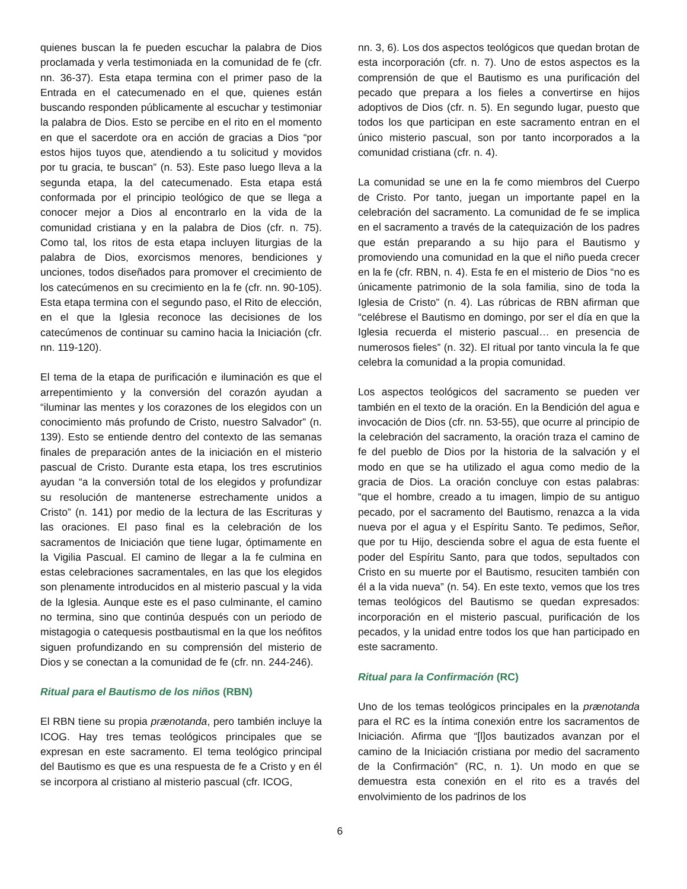quienes buscan la fe pueden escuchar la palabra de Dios proclamada y verla testimoniada en la comunidad de fe (cfr. nn. 36-37). Esta etapa termina con el primer paso de la Entrada en el catecumenado en el que, quienes están buscando responden públicamente al escuchar y testimoniar la palabra de Dios. Esto se percibe en el rito en el momento en que el sacerdote ora en acción de gracias a Dios “por estos hijos tuyos que, atendiendo a tu solicitud y movidos por tu gracia, te buscan” (n. 53). Este paso luego lleva a la segunda etapa, la del catecumenado. Esta etapa está conformada por el principio teológico de que se llega a conocer mejor a Dios al encontrarlo en la vida de la comunidad cristiana y en la palabra de Dios (cfr. n. 75). Como tal, los ritos de esta etapa incluyen liturgias de la palabra de Dios, exorcismos menores, bendiciones y unciones, todos diseñados para promover el crecimiento de los catecúmenos en su crecimiento en la fe (cfr. nn. 90-105). Esta etapa termina con el segundo paso, el Rito de elección, en el que la Iglesia reconoce las decisiones de los catecúmenos de continuar su camino hacia la Iniciación (cfr. nn. 119-120).
El tema de la etapa de purificación e iluminación es que el arrepentimiento y la conversión del corazón ayudan a “iluminar las mentes y los corazones de los elegidos con un conocimiento más profundo de Cristo, nuestro Salvador” (n. 139). Esto se entiende dentro del contexto de las semanas finales de preparación antes de la iniciación en el misterio pascual de Cristo. Durante esta etapa, los tres escrutinios ayudan “a la conversión total de los elegidos y profundizar su resolución de mantenerse estrechamente unidos a Cristo” (n. 141) por medio de la lectura de las Escrituras y las oraciones. El paso final es la celebración de los sacramentos de Iniciación que tiene lugar, óptimamente en la Vigilia Pascual. El camino de llegar a la fe culmina en estas celebraciones sacramentales, en las que los elegidos son plenamente introducidos en al misterio pascual y la vida de la Iglesia. Aunque este es el paso culminante, el camino no termina, sino que continúa después con un periodo de mistagogia o catequesis postbautismal en la que los neófitos siguen profundizando en su comprensión del misterio de Dios y se conectan a la comunidad de fe (cfr. nn. 244-246).
Ritual para el Bautismo de los niños (RBN)
El RBN tiene su propia prænotanda, pero también incluye la ICOG. Hay tres temas teológicos principales que se expresan en este sacramento. El tema teológico principal del Bautismo es que es una respuesta de fe a Cristo y en él se incorpora al cristiano al misterio pascual (cfr. ICOG,
nn. 3, 6). Los dos aspectos teológicos que quedan brotan de esta incorporación (cfr. n. 7). Uno de estos aspectos es la comprensión de que el Bautismo es una purificación del pecado que prepara a los fieles a convertirse en hijos adoptivos de Dios (cfr. n. 5). En segundo lugar, puesto que todos los que participan en este sacramento entran en el único misterio pascual, son por tanto incorporados a la comunidad cristiana (cfr. n. 4).
La comunidad se une en la fe como miembros del Cuerpo de Cristo. Por tanto, juegan un importante papel en la celebración del sacramento. La comunidad de fe se implica en el sacramento a través de la catequización de los padres que están preparando a su hijo para el Bautismo y promoviendo una comunidad en la que el niño pueda crecer en la fe (cfr. RBN, n. 4). Esta fe en el misterio de Dios “no es únicamente patrimonio de la sola familia, sino de toda la Iglesia de Cristo” (n. 4). Las rúbricas de RBN afirman que “celébrese el Bautismo en domingo, por ser el día en que la Iglesia recuerda el misterio pascual… en presencia de numerosos fieles” (n. 32). El ritual por tanto vincula la fe que celebra la comunidad a la propia comunidad.
Los aspectos teológicos del sacramento se pueden ver también en el texto de la oración. En la Bendición del agua e invocación de Dios (cfr. nn. 53-55), que ocurre al principio de la celebración del sacramento, la oración traza el camino de fe del pueblo de Dios por la historia de la salvación y el modo en que se ha utilizado el agua como medio de la gracia de Dios. La oración concluye con estas palabras: “que el hombre, creado a tu imagen, limpio de su antiguo pecado, por el sacramento del Bautismo, renazca a la vida nueva por el agua y el Espíritu Santo. Te pedimos, Señor, que por tu Hijo, descienda sobre el agua de esta fuente el poder del Espíritu Santo, para que todos, sepultados con Cristo en su muerte por el Bautismo, resuciten también con él a la vida nueva” (n. 54). En este texto, vemos que los tres temas teológicos del Bautismo se quedan expresados: incorporación en el misterio pascual, purificación de los pecados, y la unidad entre todos los que han participado en este sacramento.
Ritual para la Confirmación (RC)
Uno de los temas teológicos principales en la prænotanda para el RC es la íntima conexión entre los sacramentos de Iniciación. Afirma que “[l]os bautizados avanzan por el camino de la Iniciación cristiana por medio del sacramento de la Confirmación” (RC, n. 1). Un modo en que se demuestra esta conexión en el rito es a través del envolvimiento de los padrinos de los
6